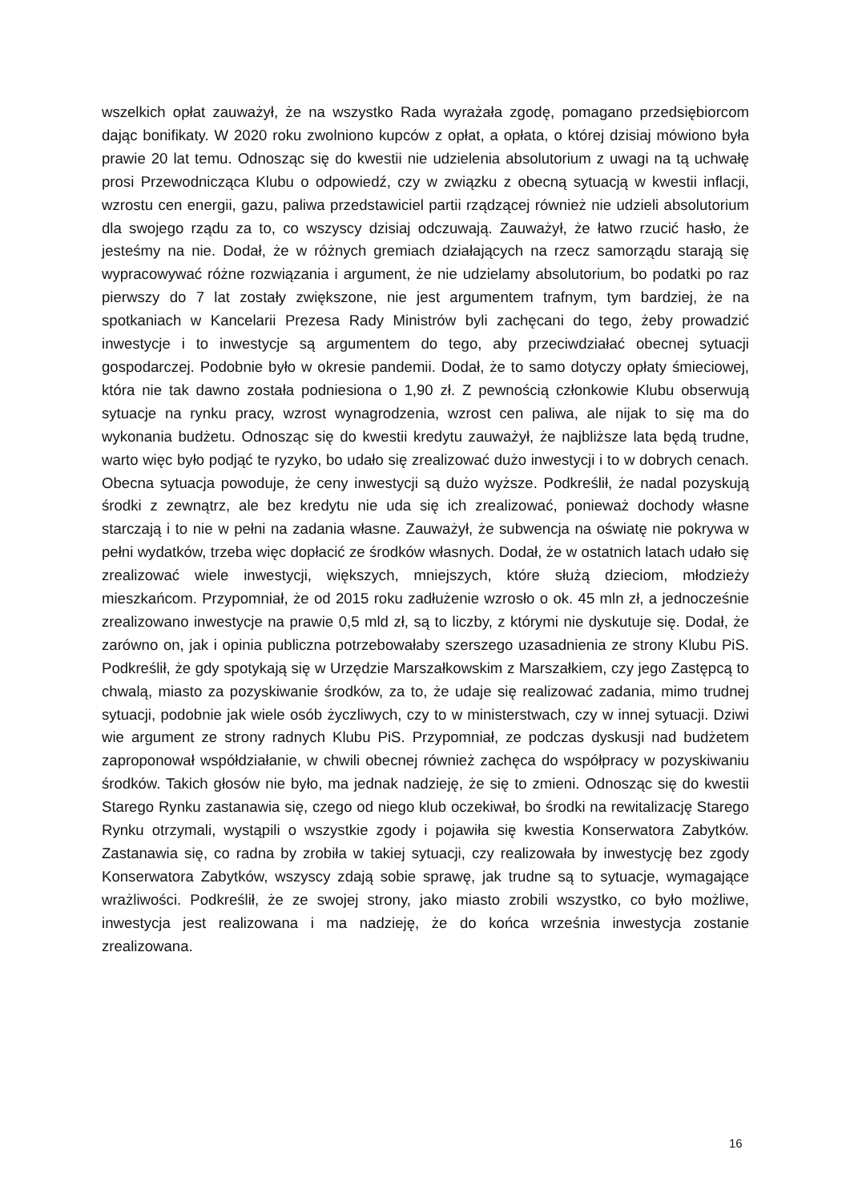wszelkich opłat zauważył, że na wszystko Rada wyrażała zgodę, pomagano przedsiębiorcom dając bonifikaty. W 2020 roku zwolniono kupców z opłat, a opłata, o której dzisiaj mówiono była prawie 20 lat temu. Odnosząc się do kwestii nie udzielenia absolutorium z uwagi na tą uchwałę prosi Przewodnicząca Klubu o odpowiedź, czy w związku z obecną sytuacją w kwestii inflacji, wzrostu cen energii, gazu, paliwa przedstawiciel partii rządzącej również nie udzieli absolutorium dla swojego rządu za to, co wszyscy dzisiaj odczuwają. Zauważył, że łatwo rzucić hasło, że jesteśmy na nie. Dodał, że w różnych gremiach działających na rzecz samorządu starają się wypracowywać różne rozwiązania i argument, że nie udzielamy absolutorium, bo podatki po raz pierwszy do 7 lat zostały zwiększone, nie jest argumentem trafnym, tym bardziej, że na spotkaniach w Kancelarii Prezesa Rady Ministrów byli zachęcani do tego, żeby prowadzić inwestycje i to inwestycje są argumentem do tego, aby przeciwdziałać obecnej sytuacji gospodarczej. Podobnie było w okresie pandemii. Dodał, że to samo dotyczy opłaty śmieciowej, która nie tak dawno została podniesiona o 1,90 zł. Z pewnością członkowie Klubu obserwują sytuacje na rynku pracy, wzrost wynagrodzenia, wzrost cen paliwa, ale nijak to się ma do wykonania budżetu. Odnosząc się do kwestii kredytu zauważył, że najbliższe lata będą trudne, warto więc było podjąć te ryzyko, bo udało się zrealizować dużo inwestycji i to w dobrych cenach. Obecna sytuacja powoduje, że ceny inwestycji są dużo wyższe. Podkreślił, że nadal pozyskują środki z zewnątrz, ale bez kredytu nie uda się ich zrealizować, ponieważ dochody własne starczają i to nie w pełni na zadania własne. Zauważył, że subwencja na oświatę nie pokrywa w pełni wydatków, trzeba więc dopłacić ze środków własnych. Dodał, że w ostatnich latach udało się zrealizować wiele inwestycji, większych, mniejszych, które służą dzieciom, młodzieży mieszkańcom. Przypomniał, że od 2015 roku zadłużenie wzrosło o ok. 45 mln zł, a jednocześnie zrealizowano inwestycje na prawie 0,5 mld zł, są to liczby, z którymi nie dyskutuje się. Dodał, że zarówno on, jak i opinia publiczna potrzebowałaby szerszego uzasadnienia ze strony Klubu PiS. Podkreślił, że gdy spotykają się w Urzędzie Marszałkowskim z Marszałkiem, czy jego Zastępcą to chwalą, miasto za pozyskiwanie środków, za to, że udaje się realizować zadania, mimo trudnej sytuacji, podobnie jak wiele osób życzliwych, czy to w ministerstwach, czy w innej sytuacji. Dziwi wie argument ze strony radnych Klubu PiS. Przypomniał, ze podczas dyskusji nad budżetem zaproponował współdziałanie, w chwili obecnej również zachęca do współpracy w pozyskiwaniu środków. Takich głosów nie było, ma jednak nadzieję, że się to zmieni. Odnosząc się do kwestii Starego Rynku zastanawia się, czego od niego klub oczekiwał, bo środki na rewitalizację Starego Rynku otrzymali, wystąpili o wszystkie zgody i pojawiła się kwestia Konserwatora Zabytków. Zastanawia się, co radna by zrobiła w takiej sytuacji, czy realizowała by inwestycję bez zgody Konserwatora Zabytków, wszyscy zdają sobie sprawę, jak trudne są to sytuacje, wymagające wrażliwości. Podkreślił, że ze swojej strony, jako miasto zrobili wszystko, co było możliwe, inwestycja jest realizowana i ma nadzieję, że do końca września inwestycja zostanie zrealizowana.
16